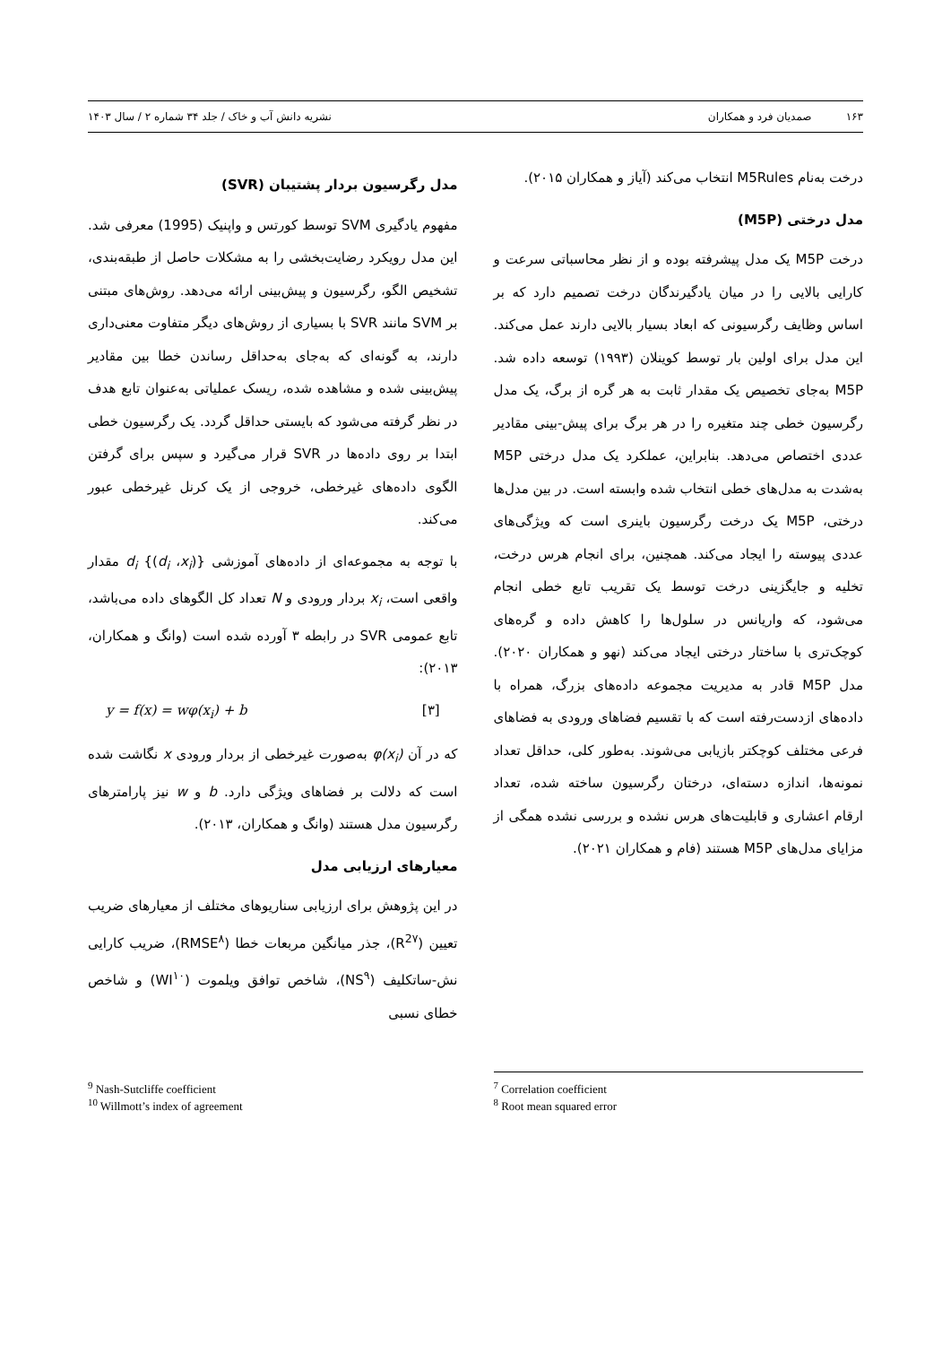۱۶۳ صمدیان فرد و همکاران نشریه دانش آب و خاک / جلد ۳۴ شماره ۲ / سال ۱۴۰۳
درخت به‌نام M5Rules انتخاب می‌کند (آیاز و همکاران ۲۰۱۵).
مدل درختی (M5P)
درخت M5P یک مدل پیشرفته بوده و از نظر محاسباتی سرعت و کارایی بالایی را در میان یادگیرندگان درخت تصمیم دارد که بر اساس وظایف رگرسیونی که ابعاد بسیار بالایی دارند عمل می‌کند. این مدل برای اولین بار توسط کوینلان (۱۹۹۳) توسعه داده شد. M5P به‌جای تخصیص یک مقدار ثابت به هر گره از برگ، یک مدل رگرسیون خطی چند متغیره را در هر برگ برای پیش-بینی مقادیر عددی اختصاص می‌دهد. بنابراین، عملکرد یک مدل درختی M5P به‌شدت به مدل‌های خطی انتخاب شده وابسته است. در بین مدل‌ها درختی، M5P یک درخت رگرسیون باینری است که ویژگی‌های عددی پیوسته را ایجاد می‌کند. همچنین، برای انجام هرس درخت، تخلیه و جایگزینی درخت توسط یک تقریب تابع خطی انجام می‌شود، که واریانس در سلول‌ها را کاهش داده و گره‌های کوچک‌تری با ساختار درختی ایجاد می‌کند (نهو و همکاران ۲۰۲۰). مدل M5P قادر به مدیریت مجموعه داده‌های بزرگ، همراه با داده‌های ازدست‌رفته است که با تقسیم فضاهای ورودی به فضاهای فرعی مختلف کوچکتر بازیابی می‌شوند. به‌طور کلی، حداقل تعداد نمونه‌ها، اندازه دسته‌ای، درختان رگرسیون ساخته شده، تعداد ارقام اعشاری و قابلیت‌های هرس نشده و بررسی نشده همگی از مزایای مدل‌های M5P هستند (فام و همکاران ۲۰۲۱).
مدل رگرسیون بردار پشتیبان (SVR)
مفهوم یادگیری SVM توسط کورتس و واپنیک (1995) معرفی شد. این مدل رویکرد رضایت‌بخشی را به مشکلات حاصل از طبقه‌بندی، تشخیص الگو، رگرسیون و پیش‌بینی ارائه می‌دهد. روش‌های مبتنی بر SVM مانند SVR با بسیاری از روش‌های دیگر متفاوت معنی‌داری دارند، به گونه‌ای که به‌جای به‌حداقل رساندن خطا بین مقادیر پیش‌بینی شده و مشاهده شده، ریسک عملیاتی به‌عنوان تابع هدف در نظر گرفته می‌شود که بایستی حداقل گردد. یک رگرسیون خطی ابتدا بر روی داده‌ها در SVR قرار می‌گیرد و سپس برای گرفتن الگوی داده‌های غیرخطی، خروجی از یک کرنل غیرخطی عبور می‌کند.
با توجه به مجموعه‌ای از داده‌های آموزشی {(d<sub>i</sub> ،x<sub>i</sub>)} d<sub>i</sub> مقدار واقعی است، x<sub>i</sub> بردار ورودی و N تعداد کل الگوهای داده می‌باشد، تابع عمومی SVR در رابطه ۳ آورده شده است (وانگ و همکاران، ۲۰۱۳):
y = f(x) = wφ(x<sub>i</sub>) + b [۳]
که در آن φ(x<sub>i</sub>) به‌صورت غیرخطی از بردار ورودی x نگاشت شده است که دلالت بر فضاهای ویژگی دارد. b و w نیز پارامترهای رگرسیون مدل هستند (وانگ و همکاران، ۲۰۱۳).
معیارهای ارزیابی مدل
در این پژوهش برای ارزیابی سناریوهای مختلف از معیارهای ضریب تعیین (R<sup>2۷</sup>)، جذر میانگین مربعات خطا (RMSE<sup>۸</sup>)، ضریب کارایی نش-ساتکلیف (NS<sup>۹</sup>)، شاخص توافق ویلموت (WI<sup>۱۰</sup>) و شاخص خطای نسبی
<sup>7</sup> Correlation coefficient
<sup>8</sup> Root mean squared error
<sup>9</sup> Nash-Sutcliffe coefficient
<sup>10</sup> Willmott’s index of agreement